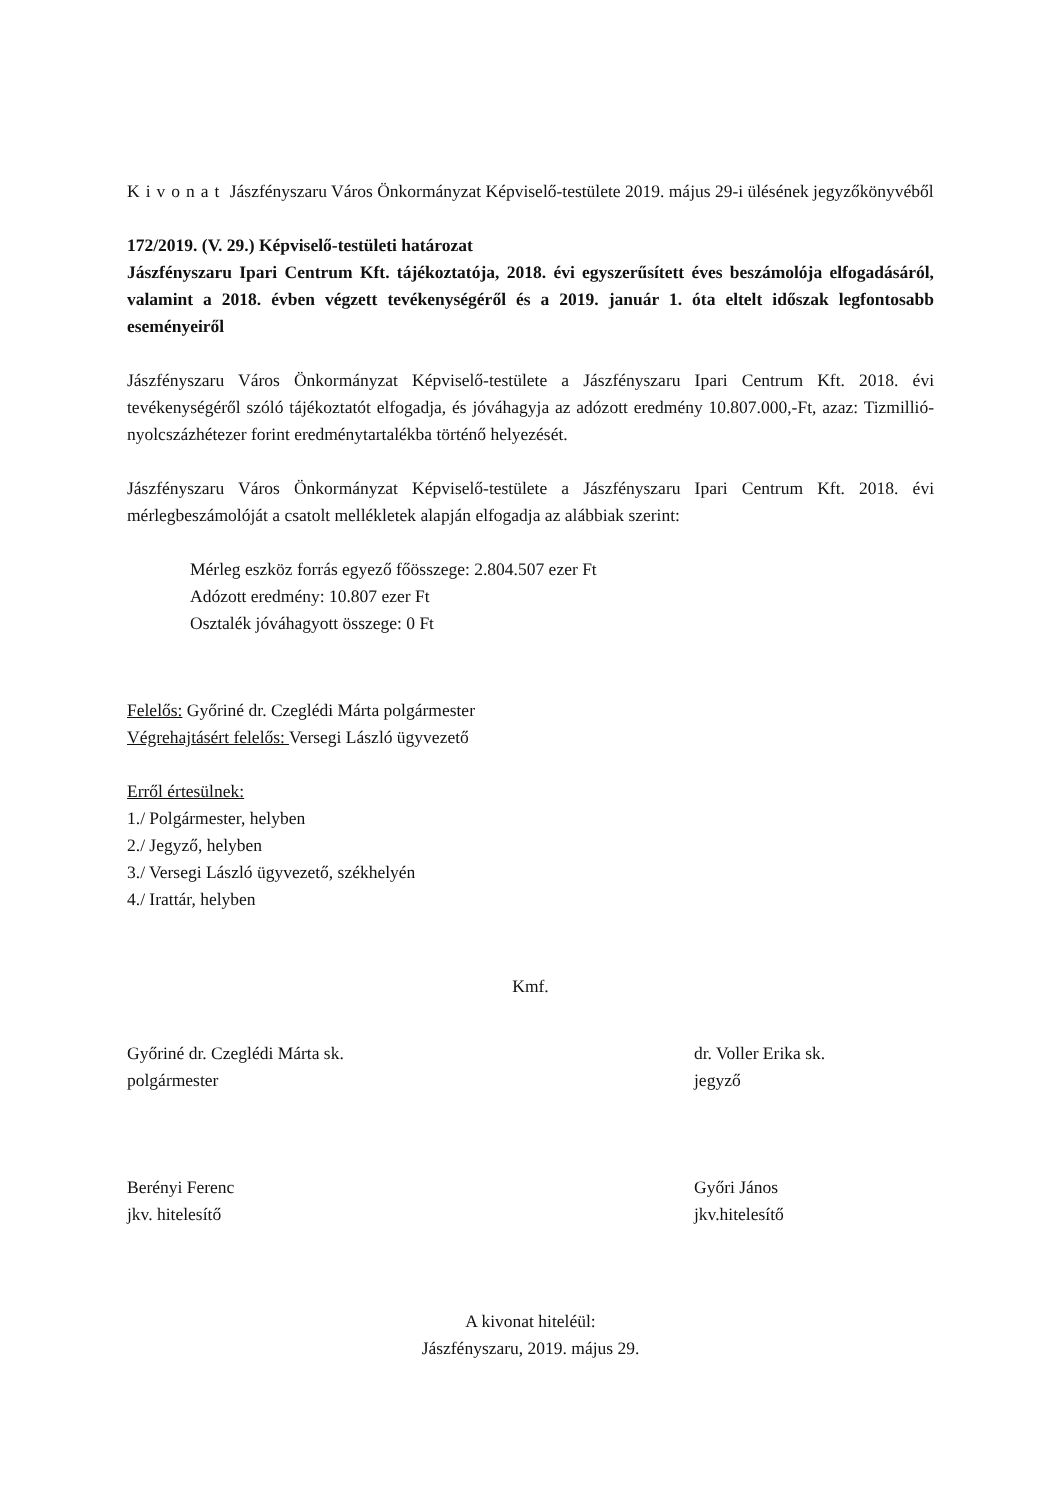Kivonat Jászfényszaru Város Önkormányzat Képviselő-testülete 2019. május 29-i ülésének jegyzőkönyvéből
172/2019. (V. 29.) Képviselő-testületi határozat
Jászfényszaru Ipari Centrum Kft. tájékoztatója, 2018. évi egyszerűsített éves beszámolója elfogadásáról, valamint a 2018. évben végzett tevékenységéről és a 2019. január 1. óta eltelt időszak legfontosabb eseményeiről
Jászfényszaru Város Önkormányzat Képviselő-testülete a Jászfényszaru Ipari Centrum Kft. 2018. évi tevékenységéről szóló tájékoztatót elfogadja, és jóváhagyja az adózott eredmény 10.807.000,-Ft, azaz: Tizmillió-nyolcszázhétezer forint eredménytartalékba történő helyezését.
Jászfényszaru Város Önkormányzat Képviselő-testülete a Jászfényszaru Ipari Centrum Kft. 2018. évi mérlegbeszámolóját a csatolt mellékletek alapján elfogadja az alábbiak szerint:
Mérleg eszköz forrás egyező főösszege: 2.804.507 ezer Ft
Adózott eredmény: 10.807 ezer Ft
Osztalék jóváhagyott összege: 0 Ft
Felelős: Győriné dr. Czeglédi Márta polgármester
Végrehajtásért felelős: Versegi László ügyvezető
Erről értesülnek:
1./ Polgármester, helyben
2./ Jegyző, helyben
3./ Versegi László ügyvezető, székhelyén
4./ Irattár, helyben
Kmf.
Győriné dr. Czeglédi Márta sk.
polgármester
dr. Voller Erika sk.
jegyző
Berényi Ferenc
jkv. hitelesítő
Győri János
jkv.hitelesítő
A kivonat hiteléül:
Jászfényszaru, 2019. május 29.